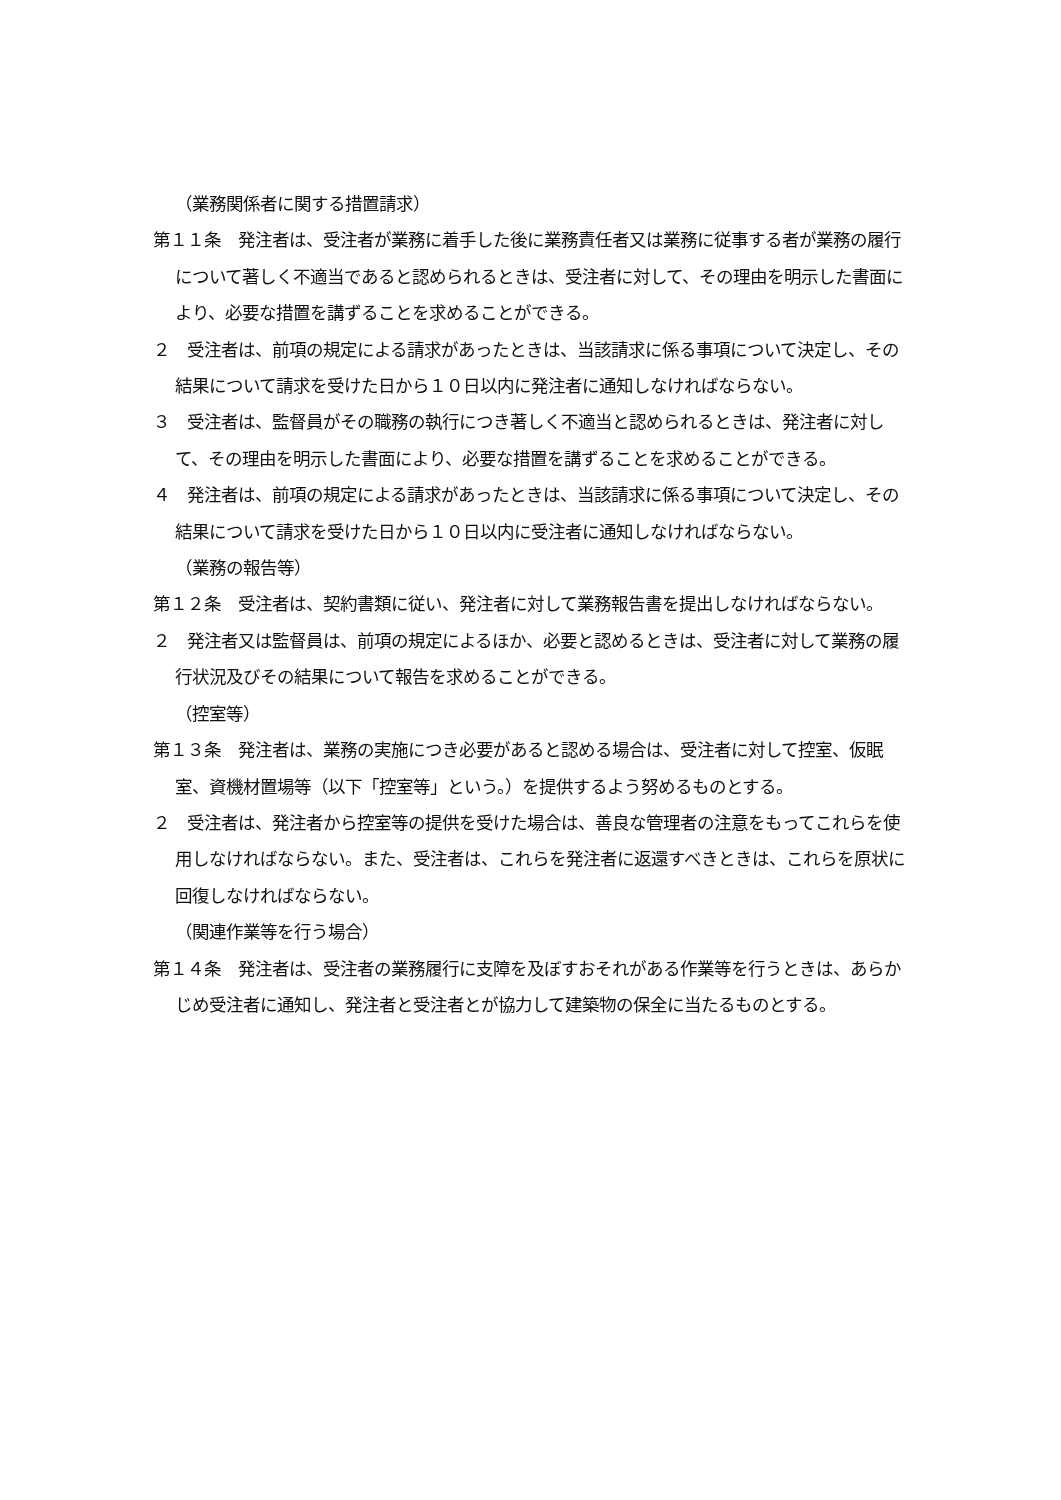（業務関係者に関する措置請求）
第１１条　発注者は、受注者が業務に着手した後に業務責任者又は業務に従事する者が業務の履行について著しく不適当であると認められるときは、受注者に対して、その理由を明示した書面により、必要な措置を講ずることを求めることができる。
２　受注者は、前項の規定による請求があったときは、当該請求に係る事項について決定し、その結果について請求を受けた日から１０日以内に発注者に通知しなければならない。
３　受注者は、監督員がその職務の執行につき著しく不適当と認められるときは、発注者に対して、その理由を明示した書面により、必要な措置を講ずることを求めることができる。
４　発注者は、前項の規定による請求があったときは、当該請求に係る事項について決定し、その結果について請求を受けた日から１０日以内に受注者に通知しなければならない。
（業務の報告等）
第１２条　受注者は、契約書類に従い、発注者に対して業務報告書を提出しなければならない。
２　発注者又は監督員は、前項の規定によるほか、必要と認めるときは、受注者に対して業務の履行状況及びその結果について報告を求めることができる。
（控室等）
第１３条　発注者は、業務の実施につき必要があると認める場合は、受注者に対して控室、仮眠室、資機材置場等（以下「控室等」という。）を提供するよう努めるものとする。
２　受注者は、発注者から控室等の提供を受けた場合は、善良な管理者の注意をもってこれらを使用しなければならない。また、受注者は、これらを発注者に返還すべきときは、これらを原状に回復しなければならない。
（関連作業等を行う場合）
第１４条　発注者は、受注者の業務履行に支障を及ぼすおそれがある作業等を行うときは、あらかじめ受注者に通知し、発注者と受注者とが協力して建築物の保全に当たるものとする。